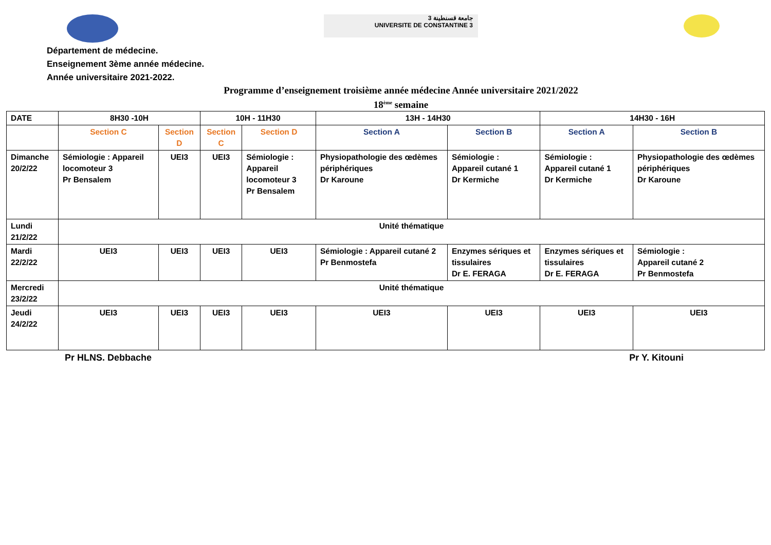جامعة قسنطينة 3
UNIVERSITE DE CONSTANTINE 3
Département de médecine.
Enseignement 3ème année médecine.
Année universitaire 2021-2022.
Programme d’enseignement troisième année médecine Année universitaire 2021/2022
18<sup>ème</sup> semaine
| DATE | 8H30 -10H | | 10H - 11H30 | | 13H - 14H30 | | 14H30 - 16H | |
| --- | --- | --- | --- | --- | --- | --- | --- | --- |
| | Section C | Section D | Section C | Section D | Section A | Section B | Section A | Section B |
| Dimanche 20/2/22 | Sémiologie : Appareil locomoteur 3 Pr Bensalem | UEI3 | UEI3 | Sémiologie : Appareil locomoteur 3 Pr Bensalem | Physiopathologie des œdèmes périphériques Dr Karoune | Sémiologie : Appareil cutané 1 Dr Kermiche | Sémiologie : Appareil cutané 1 Dr Kermiche | Physiopathologie des œdèmes périphériques Dr Karoune |
| Lundi 21/2/22 | Unité thématique | | | | | | | |
| Mardi 22/2/22 | UEI3 | UEI3 | UEI3 | UEI3 | Sémiologie : Appareil cutané 2 Pr Benmostefa | Enzymes sériques et tissulaires Dr E. FERAGA | Enzymes sériques et tissulaires Dr E. FERAGA | Sémiologie : Appareil cutané 2 Pr Benmostefa |
| Mercredi 23/2/22 | Unité thématique | | | | | | | |
| Jeudi 24/2/22 | UEI3 | UEI3 | UEI3 | UEI3 | UEI3 | UEI3 | UEI3 | UEI3 |
Pr HLNS. Debbache Pr Y. Kitouni